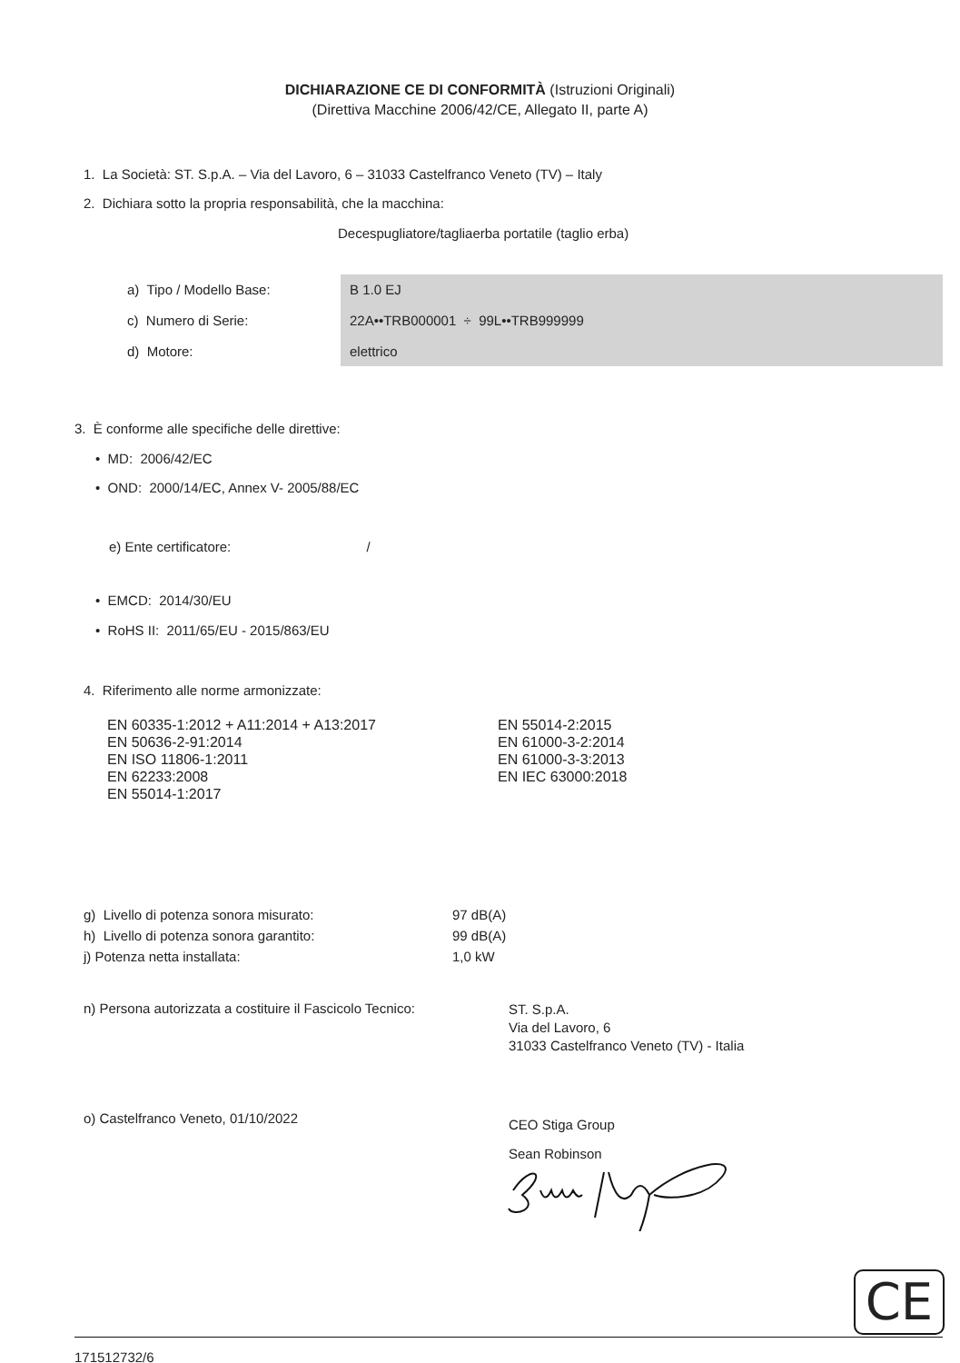DICHIARAZIONE CE DI CONFORMITÀ (Istruzioni Originali)
(Direttiva Macchine 2006/42/CE, Allegato II, parte A)
1. La Società: ST. S.p.A. – Via del Lavoro, 6 – 31033 Castelfranco Veneto (TV) – Italy
2. Dichiara sotto la propria responsabilità, che la macchina:
Decespugliatore/tagliaerba portatile (taglio erba)
| a) Tipo / Modello Base: | B 1.0 EJ |
| c) Numero di Serie: | 22A••TRB000001 ÷ 99L••TRB999999 |
| d) Motore: | elettrico |
3. È conforme alle specifiche delle direttive:
• MD: 2006/42/EC
• OND: 2000/14/EC, Annex V- 2005/88/EC
e) Ente certificatore: /
• EMCD: 2014/30/EU
• RoHS II: 2011/65/EU - 2015/863/EU
4. Riferimento alle norme armonizzate:
EN 60335-1:2012 + A11:2014 + A13:2017
EN 50636-2-91:2014
EN ISO 11806-1:2011
EN 62233:2008
EN 55014-1:2017
EN 55014-2:2015
EN 61000-3-2:2014
EN 61000-3-3:2013
EN IEC 63000:2018
| g) Livello di potenza sonora misurato: | 97 dB(A) |
| h) Livello di potenza sonora garantito: | 99 dB(A) |
| j) Potenza netta installata: | 1,0 kW |
n) Persona autorizzata a costituire il Fascicolo Tecnico:
ST. S.p.A.
Via del Lavoro, 6
31033 Castelfranco Veneto (TV) - Italia
o) Castelfranco Veneto, 01/10/2022
CEO Stiga Group
Sean Robinson
CE
171512732/6